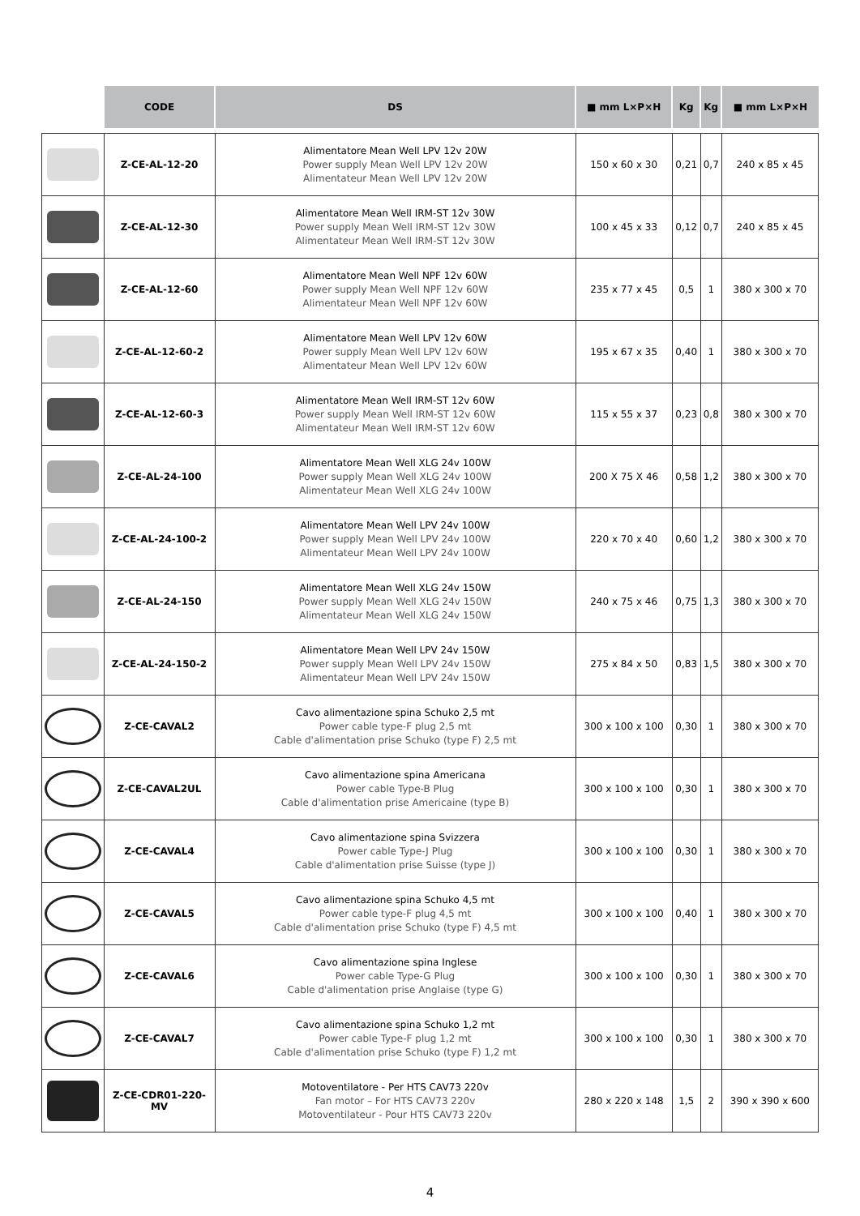| | CODE | DS | ■ mm L×P×H | Kg | Kg | ■ mm L×P×H |
| --- | --- | --- | --- | --- | --- | --- |
| | Z-CE-AL-12-20 | Alimentatore Mean Well LPV 12v 20W Power supply Mean Well LPV 12v 20W Alimentateur Mean Well LPV 12v 20W | 150 x 60 x 30 | 0,21 | 0,7 | 240 x 85 x 45 |
| | Z-CE-AL-12-30 | Alimentatore Mean Well IRM-ST 12v 30W Power supply Mean Well IRM-ST 12v 30W Alimentateur Mean Well IRM-ST 12v 30W | 100 x 45 x 33 | 0,12 | 0,7 | 240 x 85 x 45 |
| | Z-CE-AL-12-60 | Alimentatore Mean Well NPF 12v 60W Power supply Mean Well NPF 12v 60W Alimentateur Mean Well NPF 12v 60W | 235 x 77 x 45 | 0,5 | 1 | 380 x 300 x 70 |
| | Z-CE-AL-12-60-2 | Alimentatore Mean Well LPV 12v 60W Power supply Mean Well LPV 12v 60W Alimentateur Mean Well LPV 12v 60W | 195 x 67 x 35 | 0,40 | 1 | 380 x 300 x 70 |
| | Z-CE-AL-12-60-3 | Alimentatore Mean Well IRM-ST 12v 60W Power supply Mean Well IRM-ST 12v 60W Alimentateur Mean Well IRM-ST 12v 60W | 115 x 55 x 37 | 0,23 | 0,8 | 380 x 300 x 70 |
| | Z-CE-AL-24-100 | Alimentatore Mean Well XLG 24v 100W Power supply Mean Well XLG 24v 100W Alimentateur Mean Well XLG 24v 100W | 200 X 75 X 46 | 0,58 | 1,2 | 380 x 300 x 70 |
| | Z-CE-AL-24-100-2 | Alimentatore Mean Well LPV 24v 100W Power supply Mean Well LPV 24v 100W Alimentateur Mean Well LPV 24v 100W | 220 x 70 x 40 | 0,60 | 1,2 | 380 x 300 x 70 |
| | Z-CE-AL-24-150 | Alimentatore Mean Well XLG 24v 150W Power supply Mean Well XLG 24v 150W Alimentateur Mean Well XLG 24v 150W | 240 x 75 x 46 | 0,75 | 1,3 | 380 x 300 x 70 |
| | Z-CE-AL-24-150-2 | Alimentatore Mean Well LPV 24v 150W Power supply Mean Well LPV 24v 150W Alimentateur Mean Well LPV 24v 150W | 275 x 84 x 50 | 0,83 | 1,5 | 380 x 300 x 70 |
| | Z-CE-CAVAL2 | Cavo alimentazione spina Schuko 2,5 mt Power cable type-F plug 2,5 mt Cable d'alimentation prise Schuko (type F) 2,5 mt | 300 x 100 x 100 | 0,30 | 1 | 380 x 300 x 70 |
| | Z-CE-CAVAL2UL | Cavo alimentazione spina Americana Power cable Type-B Plug Cable d'alimentation prise Americaine (type B) | 300 x 100 x 100 | 0,30 | 1 | 380 x 300 x 70 |
| | Z-CE-CAVAL4 | Cavo alimentazione spina Svizzera Power cable Type-J Plug Cable d'alimentation prise Suisse (type J) | 300 x 100 x 100 | 0,30 | 1 | 380 x 300 x 70 |
| | Z-CE-CAVAL5 | Cavo alimentazione spina Schuko 4,5 mt Power cable type-F plug 4,5 mt Cable d'alimentation prise Schuko (type F) 4,5 mt | 300 x 100 x 100 | 0,40 | 1 | 380 x 300 x 70 |
| | Z-CE-CAVAL6 | Cavo alimentazione spina Inglese Power cable Type-G Plug Cable d'alimentation prise Anglaise (type G) | 300 x 100 x 100 | 0,30 | 1 | 380 x 300 x 70 |
| | Z-CE-CAVAL7 | Cavo alimentazione spina Schuko 1,2 mt Power cable Type-F plug 1,2 mt Cable d'alimentation prise Schuko (type F) 1,2 mt | 300 x 100 x 100 | 0,30 | 1 | 380 x 300 x 70 |
| | Z-CE-CDR01-220-MV | Motoventilatore - Per HTS CAV73 220v Fan motor – For HTS CAV73 220v Motoventilateur - Pour HTS CAV73 220v | 280 x 220 x 148 | 1,5 | 2 | 390 x 390 x 600 |
4